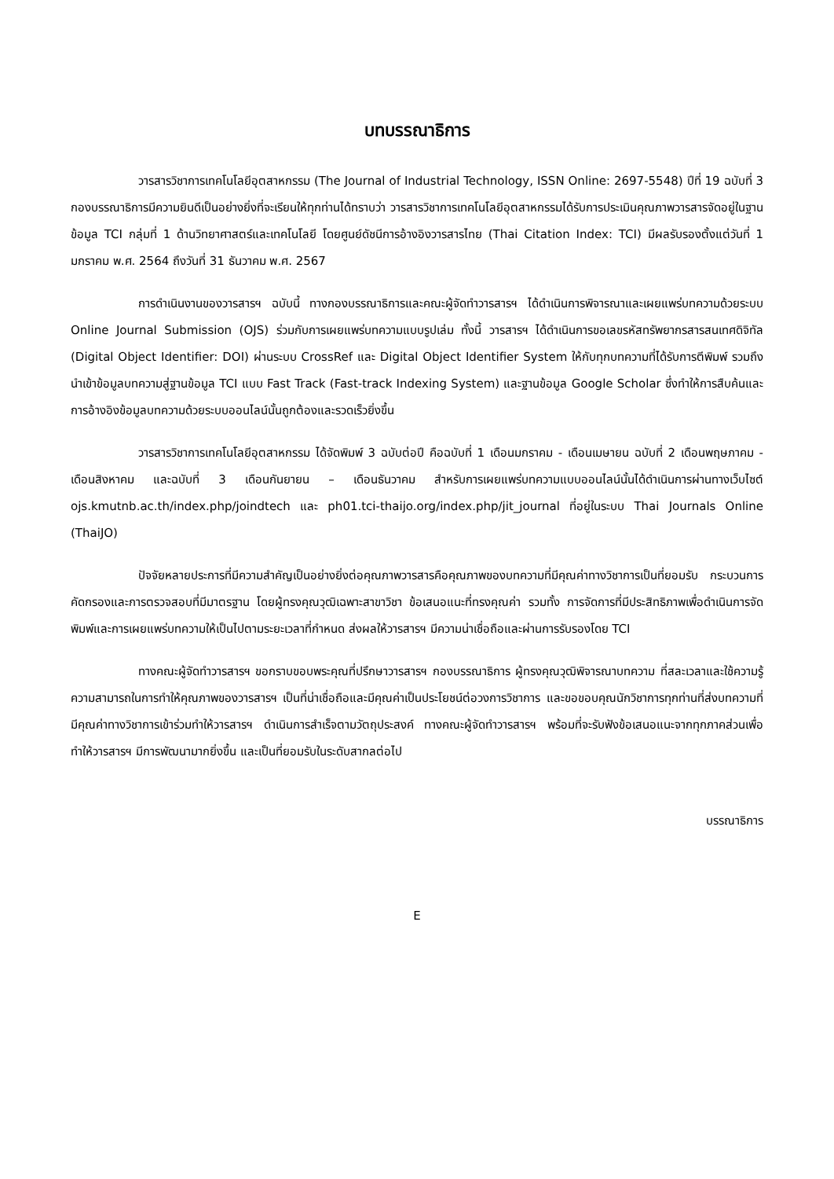บทบรรณาธิการ
วารสารวิชาการเทคโนโลยีอุตสาหกรรม (The Journal of Industrial Technology, ISSN Online: 2697-5548) ปีที่ 19 ฉบับที่ 3 กองบรรณาธิการมีความยินดีเป็นอย่างยิ่งที่จะเรียนให้ทุกท่านได้ทราบว่า วารสารวิชาการเทคโนโลยีอุตสาหกรรมได้รับการประเมินคุณภาพวารสารจัดอยู่ในฐานข้อมูล TCI กลุ่มที่ 1 ด้านวิทยาศาสตร์และเทคโนโลยี โดยศูนย์ดัชนีการอ้างอิงวารสารไทย (Thai Citation Index: TCI) มีผลรับรองตั้งแต่วันที่ 1 มกราคม พ.ศ. 2564 ถึงวันที่ 31 ธันวาคม พ.ศ. 2567
การดำเนินงานของวารสารฯ ฉบับนี้ ทางกองบรรณาธิการและคณะผู้จัดทำวารสารฯ ได้ดำเนินการพิจารณาและเผยแพร่บทความด้วยระบบ Online Journal Submission (OJS) ร่วมกับการเผยแพร่บทความแบบรูปเล่ม ทั้งนี้ วารสารฯ ได้ดำเนินการขอเลขรหัสทรัพยากรสารสนเทศดิจิทัล (Digital Object Identifier: DOI) ผ่านระบบ CrossRef และ Digital Object Identifier System ให้กับทุกบทความที่ได้รับการตีพิมพ์ รวมถึงนำเข้าข้อมูลบทความสู่ฐานข้อมูล TCI แบบ Fast Track (Fast-track Indexing System) และฐานข้อมูล Google Scholar ซึ่งทำให้การสืบค้นและการอ้างอิงข้อมูลบทความด้วยระบบออนไลน์นั้นถูกต้องและรวดเร็วยิ่งขึ้น
วารสารวิชาการเทคโนโลยีอุตสาหกรรม ได้จัดพิมพ์ 3 ฉบับต่อปี คือฉบับที่ 1 เดือนมกราคม - เดือนเมษายน ฉบับที่ 2 เดือนพฤษภาคม - เดือนสิงหาคม และฉบับที่ 3 เดือนกันยายน – เดือนธันวาคม สำหรับการเผยแพร่บทความแบบออนไลน์นั้นได้ดำเนินการผ่านทางเว็บไซต์ ojs.kmutnb.ac.th/index.php/joindtech และ ph01.tci-thaijo.org/index.php/jit_journal ที่อยู่ในระบบ Thai Journals Online (ThaiJO)
ปัจจัยหลายประการที่มีความสำคัญเป็นอย่างยิ่งต่อคุณภาพวารสารคือคุณภาพของบทความที่มีคุณค่าทางวิชาการเป็นที่ยอมรับ กระบวนการคัดกรองและการตรวจสอบที่มีมาตรฐาน โดยผู้ทรงคุณวุฒิเฉพาะสาขาวิชา ข้อเสนอแนะที่ทรงคุณค่า รวมทั้ง การจัดการที่มีประสิทธิภาพเพื่อดำเนินการจัดพิมพ์และการเผยแพร่บทความให้เป็นไปตามระยะเวลาที่กำหนด ส่งผลให้วารสารฯ มีความน่าเชื่อถือและผ่านการรับรองโดย TCI
ทางคณะผู้จัดทำวารสารฯ ขอกราบขอบพระคุณที่ปรึกษาวารสารฯ กองบรรณาธิการ ผู้ทรงคุณวุฒิพิจารณาบทความ ที่สละเวลาและใช้ความรู้ความสามารถในการทำให้คุณภาพของวารสารฯ เป็นที่น่าเชื่อถือและมีคุณค่าเป็นประโยชน์ต่อวงการวิชาการ และขอขอบคุณนักวิชาการทุกท่านที่ส่งบทความที่มีคุณค่าทางวิชาการเข้าร่วมทำให้วารสารฯ ดำเนินการสำเร็จตามวัตถุประสงค์ ทางคณะผู้จัดทำวารสารฯ พร้อมที่จะรับฟังข้อเสนอแนะจากทุกภาคส่วนเพื่อทำให้วารสารฯ มีการพัฒนามากยิ่งขึ้น และเป็นที่ยอมรับในระดับสากลต่อไป
บรรณาธิการ
E